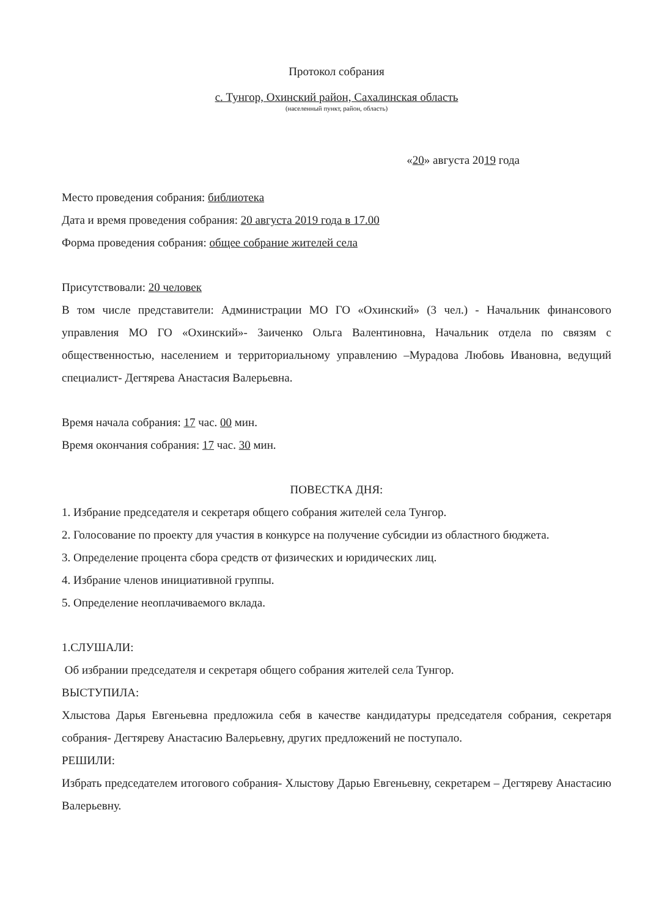Протокол собрания
с. Тунгор, Охинский район, Сахалинская область
(населенный пункт, район, область)
«20» августа 2019 года
Место проведения собрания: библиотека
Дата и время проведения собрания: 20 августа 2019 года в 17.00
Форма проведения собрания: общее собрание жителей села
Присутствовали: 20 человек
В том числе представители: Администрации МО ГО «Охинский» (3 чел.) - Начальник финансового управления МО ГО «Охинский»- Заиченко Ольга Валентиновна, Начальник отдела по связям с общественностью, населением и территориальному управлению –Мурадова Любовь Ивановна, ведущий специалист- Дегтярева Анастасия Валерьевна.
Время начала собрания: 17 час. 00 мин.
Время окончания собрания: 17 час. 30 мин.
ПОВЕСТКА ДНЯ:
1. Избрание председателя и секретаря общего собрания жителей села Тунгор.
2. Голосование по проекту для участия в конкурсе на получение субсидии из областного бюджета.
3. Определение процента сбора средств от физических и юридических лиц.
4. Избрание членов инициативной группы.
5. Определение неоплачиваемого вклада.
1.СЛУШАЛИ:
Об избрании председателя и секретаря общего собрания жителей села Тунгор.
ВЫСТУПИЛА:
Хлыстова Дарья Евгеньевна предложила себя в качестве кандидатуры председателя собрания, секретаря собрания- Дегтяреву Анастасию Валерьевну, других предложений не поступало.
РЕШИЛИ:
Избрать председателем итогового собрания- Хлыстову Дарью Евгеньевну, секретарем – Дегтяреву Анастасию Валерьевну.